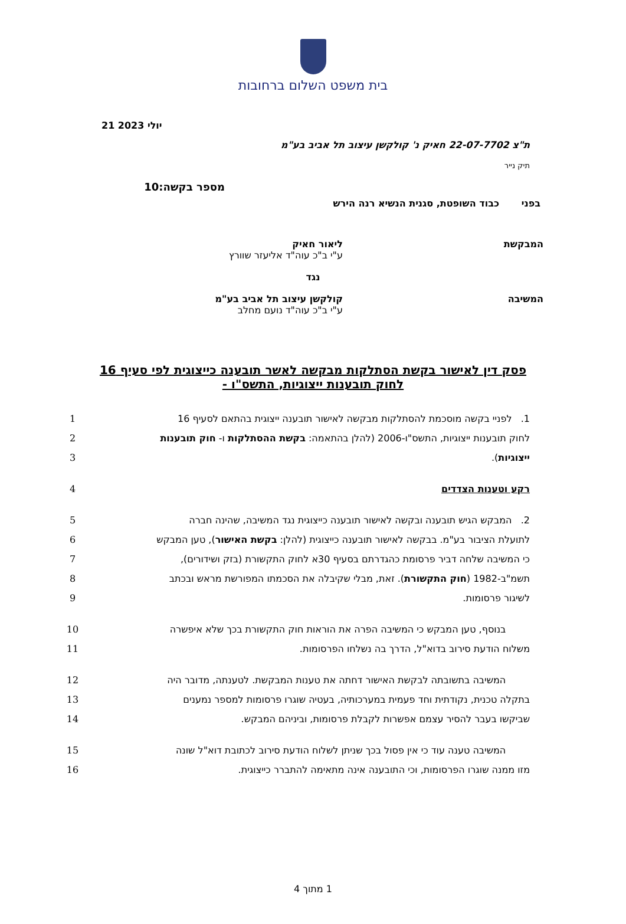בית משפט השלום ברחובות
21 יולי 2023
ת"צ 22-07-7702 חאיק נ' קולקשן עיצוב תל אביב בע"מ
תיק נייר
מספר בקשה:10
בפני כבוד השופטת, סגנית הנשיא רנה הירש
המבקשת ליאור חאיק
ע"י ב"כ עוה"ד אליעזר שוורץ
נגד
המשיבה קולקשן עיצוב תל אביב בע"מ
ע"י ב"כ עוה"ד נועם מחלב
פסק דין לאישור בקשת הסתלקות מבקשה לאשר תובענה כייצוגית לפי סעיף 16 לחוק תובענות ייצוגיות, התשס"ו -
1. לפניי בקשה מוסכמת להסתלקות מבקשה לאישור תובענה ייצוגית בהתאם לסעיף 16 1
לחוק תובענות ייצוגיות, התשס"ו-2006 (להלן בהתאמה: בקשת ההסתלקות ו- חוק תובענות 2
ייצוגיות). 3
רקע וטענות הצדדים 4
2. המבקש הגיש תובענה ובקשה לאישור תובענה כייצוגית נגד המשיבה, שהינה חברה 5
לתועלת הציבור בע"מ. בבקשה לאישור תובענה כייצוגית (להלן: בקשת האישור), טען המבקש
6
כי המשיבה שלחה דביר פרסומת כהגדרתם בסעיף 30א לחוק התקשורת (בזק ושידורים), 7
תשמ"ב-1982 (חוק התקשורת). זאת, מבלי שקיבלה את הסכמתו המפורשת מראש ובכתב 8
לשיגור פרסומות. 9
בנוסף, טען המבקש כי המשיבה הפרה את הוראות חוק התקשורת בכך שלא איפשרה 10
משלוח הודעת סירוב בדוא"ל, הדרך בה נשלחו הפרסומות. 11
המשיבה בתשובתה לבקשת האישור דחתה את טענות המבקשת. לטענתה, מדובר היה 12
בתקלה טכנית, נקודתית וחד פעמית במערכותיה, בעטיה שוגרו פרסומות למספר נמענים 13
שביקשו בעבר להסיר עצמם אפשרות לקבלת פרסומות, וביניהם המבקש. 14
המשיבה טענה עוד כי אין פסול בכך שניתן לשלוח הודעת סירוב לכתובת דוא"ל שונה 15
מזו ממנה שוגרו הפרסומות, וכי התובענה אינה מתאימה להתברר כייצוגית. 16
1 מתוך 4